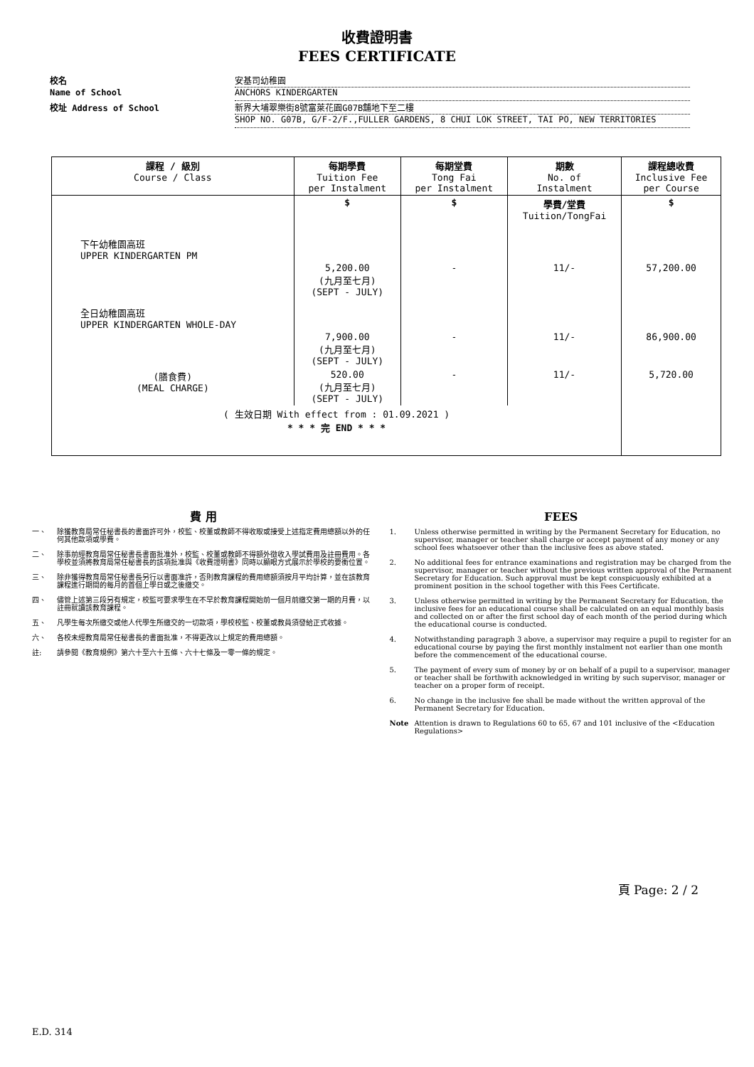收費證明書
FEES CERTIFICATE
校名 安基司幼稚園
Name of School ANCHORS KINDERGARTEN
校址 Address of School 新界大埔翠樂街8號富萊花園G07B舖地下至二樓
SHOP NO. G07B, G/F-2/F.,FULLER GARDENS, 8 CHUI LOK STREET, TAI PO, NEW TERRITORIES
| 課程 / 級別 Course / Class | 每期學費 Tuition Fee per Instalment | 每期堂費 Tong Fai per Instalment | 期數 No. of Instalment | 課程總收費 Inclusive Fee per Course |
| --- | --- | --- | --- | --- |
| | $ | $ | 學費/堂費 Tuition/TongFai | $ |
| 下午幼稚園高班 UPPER KINDERGARTEN PM | | | | |
| | 5,200.00 (九月至七月) (SEPT - JULY) | - | 11/- | 57,200.00 |
| 全日幼稚園高班 UPPER KINDERGARTEN WHOLE-DAY | | | | |
| | 7,900.00 (九月至七月) (SEPT - JULY) | - | 11/- | 86,900.00 |
| (膳食費) (MEAL CHARGE) | 520.00 (九月至七月) (SEPT - JULY) | - | 11/- | 5,720.00 |
| ( 生效日期 With effect from : 01.09.2021 ) * * * 完 END * * * | | | | |
費 用
一、 除獲教育局常任秘書長的書面許可外，校監、校董或教師不得收取或接受上述指定費用總額以外的任何其他款項或學費。
二、 除事前經教育局常任秘書長書面批准外，校監、校董或教師不得額外徵收入學試費用及註冊費用。各學校並須將教育局常任秘書長的該項批准與《收費證明書》同時以顯眼方式展示於學校的要衝位置。
三、 除非獲得教育局常任秘書長另行以書面准許，否則教育課程的費用總額須按月平均計算，並在該教育課程進行期間的每月的首個上學日或之後繳交。
四、 儘管上述第三段另有規定，校監可要求學生在不早於教育課程開始前一個月前繳交第一期的月費，以註冊就讀該教育課程。
五、 凡學生每次所繳交或他人代學生所繳交的一切款項，學校校監、校董或教員須發給正式收據。
六、 各校未經教育局常任秘書長的書面批准，不得更改以上規定的費用總額。
註: 請參閱《教育規例》第六十至六十五條、六十七條及一零一條的規定。
FEES
1. Unless otherwise permitted in writing by the Permanent Secretary for Education, no supervisor, manager or teacher shall charge or accept payment of any money or any school fees whatsoever other than the inclusive fees as above stated.
2. No additional fees for entrance examinations and registration may be charged from the supervisor, manager or teacher without the previous written approval of the Permanent Secretary for Education. Such approval must be kept conspicuously exhibited at a prominent position in the school together with this Fees Certificate.
3. Unless otherwise permitted in writing by the Permanent Secretary for Education, the inclusive fees for an educational course shall be calculated on an equal monthly basis and collected on or after the first school day of each month of the period during which the educational course is conducted.
4. Notwithstanding paragraph 3 above, a supervisor may require a pupil to register for an educational course by paying the first monthly instalment not earlier than one month before the commencement of the educational course.
5. The payment of every sum of money by or on behalf of a pupil to a supervisor, manager or teacher shall be forthwith acknowledged in writing by such supervisor, manager or teacher on a proper form of receipt.
6. No change in the inclusive fee shall be made without the written approval of the Permanent Secretary for Education.
Note Attention is drawn to Regulations 60 to 65, 67 and 101 inclusive of the <Education Regulations>
頁 Page: 2 / 2
E.D. 314